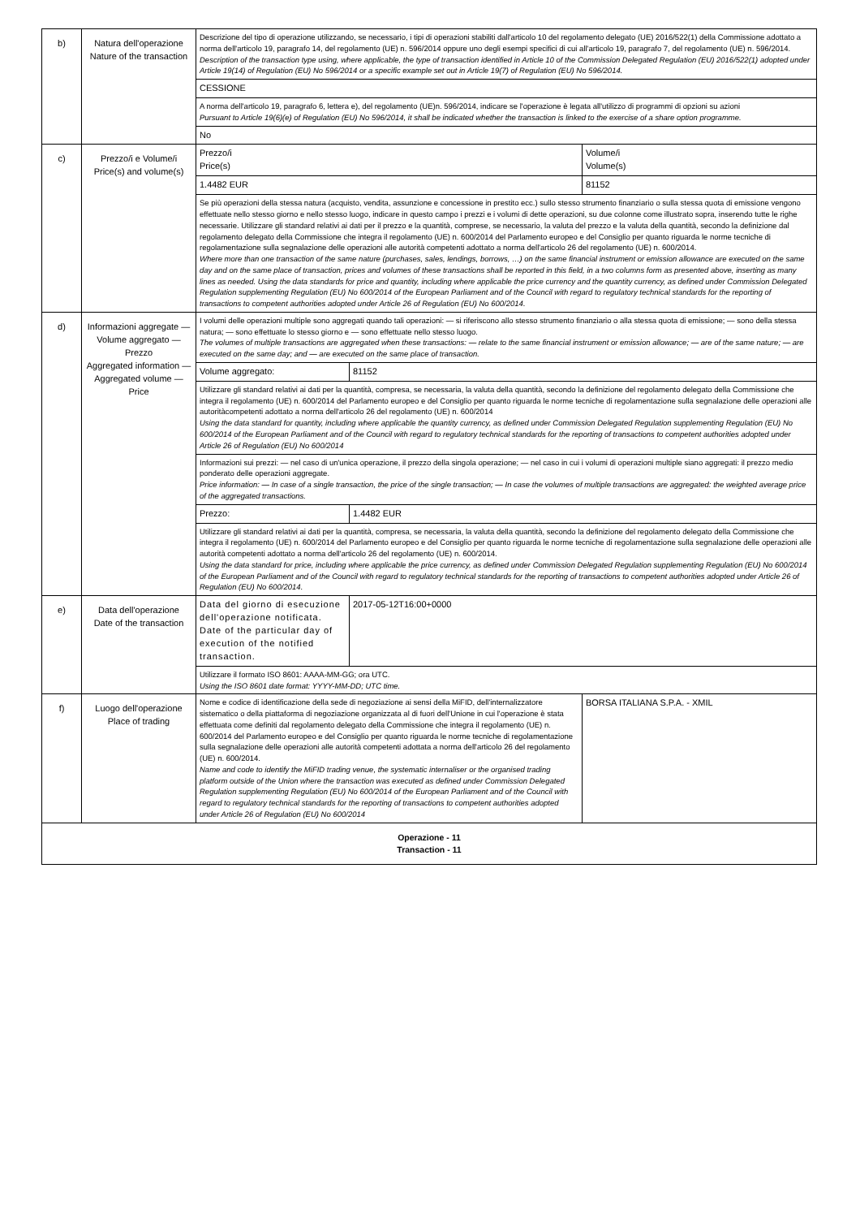| b) | Natura dell'operazione Nature of the transaction | Descrizione del tipo di operazione utilizzando, se necessario, i tipi di operazioni stabiliti dall'articolo 10 del regolamento delegato (UE) 2016/522(1) della Commissione adottato a norma dell'articolo 19, paragrafo 14, del regolamento (UE) n. 596/2014 oppure uno degli esempi specifici di cui all'articolo 19, paragrafo 7, del regolamento (UE) n. 596/2014. Description of the transaction type using, where applicable, the type of transaction identified in Article 10 of the Commission Delegated Regulation (EU) 2016/522(1) adopted under Article 19(14) of Regulation (EU) No 596/2014 or a specific example set out in Article 19(7) of Regulation (EU) No 596/2014. | | |
| | | CESSIONE | | |
| | | A norma dell'articolo 19, paragrafo 6, lettera e), del regolamento (UE)n. 596/2014, indicare se l'operazione è legata all'utilizzo di programmi di opzioni su azioni Pursuant to Article 19(6)(e) of Regulation (EU) No 596/2014, it shall be indicated whether the transaction is linked to the exercise of a share option programme. | | |
| | | No | | |
| c) | Prezzo/i e Volume/i Price(s) and volume(s) | Prezzo/i Price(s) | | Volume/i Volume(s) |
| | | 1.4482 EUR | | 81152 |
| | | Se più operazioni della stessa natura (acquisto, vendita, assunzione e concessione in prestito ecc.) sullo stesso strumento finanziario o sulla stessa quota di emissione vengono effettuate nello stesso giorno e nello stesso luogo, indicare in questo campo i prezzi e i volumi di dette operazioni, su due colonne come illustrato sopra, inserendo tutte le righe necessarie. Utilizzare gli standard relativi ai dati per il prezzo e la quantità, comprese, se necessario, la valuta del prezzo e la valuta della quantità, secondo la definizione dal regolamento delegato della Commissione che integra il regolamento (UE) n. 600/2014 del Parlamento europeo e del Consiglio per quanto riguarda le norme tecniche di regolamentazione sulla segnalazione delle operazioni alle autorità competenti adottato a norma dell'articolo 26 del regolamento (UE) n. 600/2014. Where more than one transaction of the same nature (purchases, sales, lendings, borrows, …) on the same financial instrument or emission allowance are executed on the same day and on the same place of transaction, prices and volumes of these transactions shall be reported in this field, in a two columns form as presented above, inserting as many lines as needed. Using the data standards for price and quantity, including where applicable the price currency and the quantity currency, as defined under Commission Delegated Regulation supplementing Regulation (EU) No 600/2014 of the European Parliament and of the Council with regard to regulatory technical standards for the reporting of transactions to competent authorities adopted under Article 26 of Regulation (EU) No 600/2014. | | |
| d) | Informazioni aggregate — Volume aggregato — Prezzo Aggregated information — Aggregated volume — Price | I volumi delle operazioni multiple sono aggregati quando tali operazioni: — si riferiscono allo stesso strumento finanziario o alla stessa quota di emissione; — sono della stessa natura; — sono effettuate lo stesso giorno e — sono effettuate nello stesso luogo. The volumes of multiple transactions are aggregated when these transactions: — relate to the same financial instrument or emission allowance; — are of the same nature; — are executed on the same day; and — are executed on the same place of transaction. | | |
| | | Volume aggregato: | 81152 | |
| | | Utilizzare gli standard relativi ai dati per la quantità, compresa, se necessaria, la valuta della quantità, secondo la definizione del regolamento delegato della Commissione che integra il regolamento (UE) n. 600/2014 del Parlamento europeo e del Consiglio per quanto riguarda le norme tecniche di regolamentazione sulla segnalazione delle operazioni alle autoritàcompetenti adottato a norma dell'articolo 26 del regolamento (UE) n. 600/2014 Using the data standard for quantity, including where applicable the quantity currency, as defined under Commission Delegated Regulation supplementing Regulation (EU) No 600/2014 of the European Parliament and of the Council with regard to regulatory technical standards for the reporting of transactions to competent authorities adopted under Article 26 of Regulation (EU) No 600/2014 | | |
| | | Informazioni sui prezzi: — nel caso di un'unica operazione, il prezzo della singola operazione; — nel caso in cui i volumi di operazioni multiple siano aggregati: il prezzo medio ponderato delle operazioni aggregate. Price information: — In case of a single transaction, the price of the single transaction; — In case the volumes of multiple transactions are aggregated: the weighted average price of the aggregated transactions. | | |
| | | Prezzo: | 1.4482 EUR | |
| | | Utilizzare gli standard relativi ai dati per la quantità, compresa, se necessaria, la valuta della quantità, secondo la definizione del regolamento delegato della Commissione che integra il regolamento (UE) n. 600/2014 del Parlamento europeo e del Consiglio per quanto riguarda le norme tecniche di regolamentazione sulla segnalazione delle operazioni alle autorità competenti adottato a norma dell'articolo 26 del regolamento (UE) n. 600/2014. Using the data standard for price, including where applicable the price currency, as defined under Commission Delegated Regulation supplementing Regulation (EU) No 600/2014 of the European Parliament and of the Council with regard to regulatory technical standards for the reporting of transactions to competent authorities adopted under Article 26 of Regulation (EU) No 600/2014. | | |
| e) | Data dell'operazione Date of the transaction | Data del giorno di esecuzione dell'operazione notificata. Date of the particular day of execution of the notified transaction. | 2017-05-12T16:00+0000 | |
| | | Utilizzare il formato ISO 8601: AAAA-MM-GG; ora UTC. Using the ISO 8601 date format: YYYY-MM-DD; UTC time. | | |
| f) | Luogo dell'operazione Place of trading | Nome e codice di identificazione della sede di negoziazione ai sensi della MiFID, dell'internalizzatore sistematico o della piattaforma di negoziazione organizzata al di fuori dell'Unione in cui l'operazione è stata effettuata come definiti dal regolamento delegato della Commissione che integra il regolamento (UE) n. 600/2014 del Parlamento europeo e del Consiglio per quanto riguarda le norme tecniche di regolamentazione sulla segnalazione delle operazioni alle autorità competenti adottata a norma dell'articolo 26 del regolamento (UE) n. 600/2014. Name and code to identify the MiFID trading venue, the systematic internaliser or the organised trading platform outside of the Union where the transaction was executed as defined under Commission Delegated Regulation supplementing Regulation (EU) No 600/2014 of the European Parliament and of the Council with regard to regulatory technical standards for the reporting of transactions to competent authorities adopted under Article 26 of Regulation (EU) No 600/2014 | | BORSA ITALIANA S.P.A. - XMIL |
| Operazione - 11 Transaction - 11 | | | | |